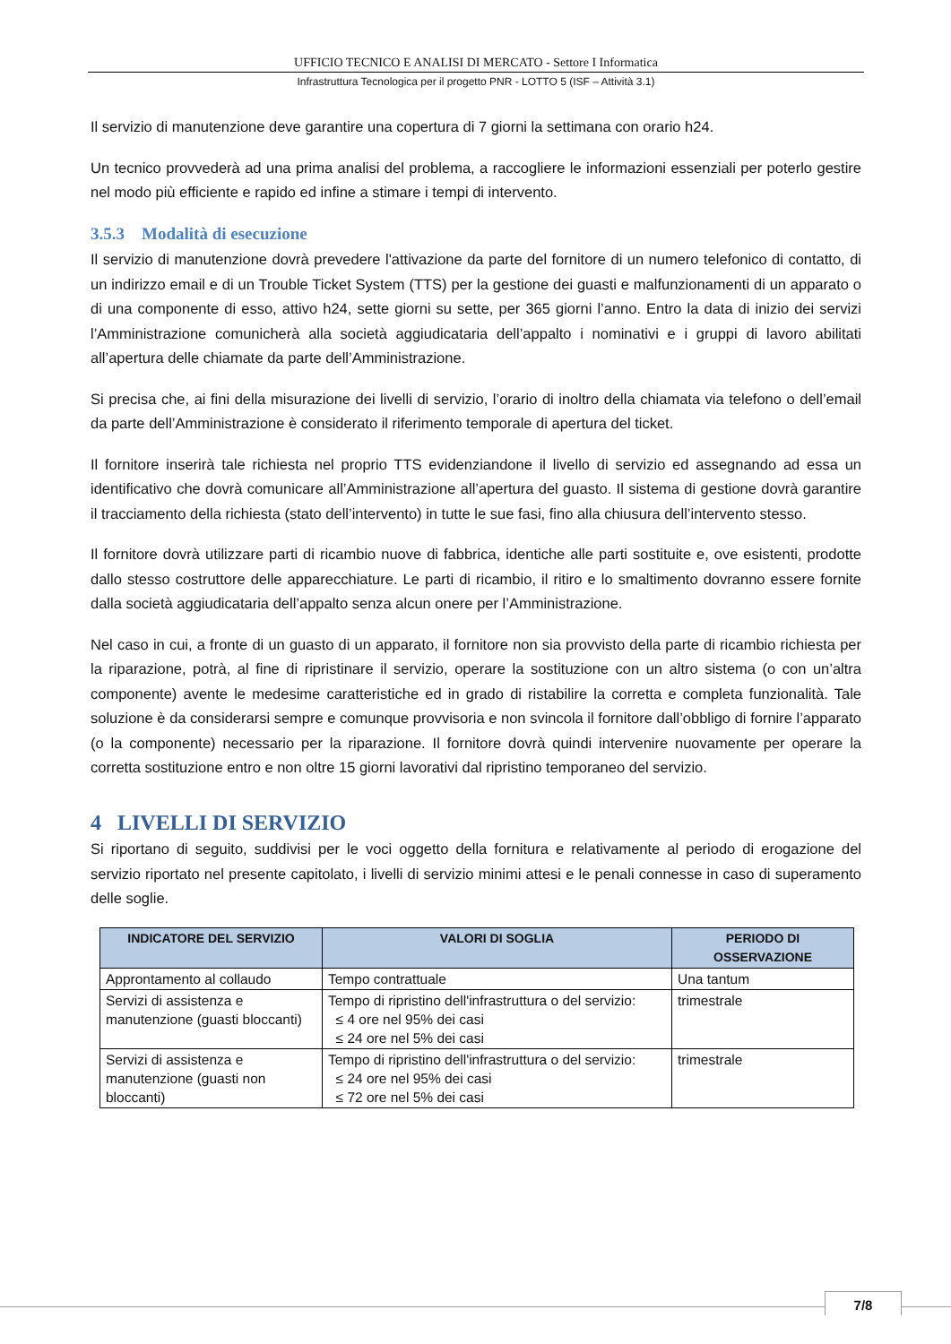UFFICIO TECNICO E ANALISI DI MERCATO - Settore I Informatica
Infrastruttura Tecnologica per il progetto PNR - LOTTO 5 (ISF – Attività 3.1)
Il servizio di manutenzione deve garantire una copertura di 7 giorni la settimana con orario h24.
Un tecnico provvederà ad una prima analisi del problema, a raccogliere le informazioni essenziali per poterlo gestire nel modo più efficiente e rapido ed infine a stimare i tempi di intervento.
3.5.3 Modalità di esecuzione
Il servizio di manutenzione dovrà prevedere l'attivazione da parte del fornitore di un numero telefonico di contatto, di un indirizzo email e di un Trouble Ticket System (TTS) per la gestione dei guasti e malfunzionamenti di un apparato o di una componente di esso, attivo h24, sette giorni su sette, per 365 giorni l’anno. Entro la data di inizio dei servizi l’Amministrazione comunicherà alla società aggiudicataria dell’appalto i nominativi e i gruppi di lavoro abilitati all’apertura delle chiamate da parte dell’Amministrazione.
Si precisa che, ai fini della misurazione dei livelli di servizio, l’orario di inoltro della chiamata via telefono o dell’email da parte dell’Amministrazione è considerato il riferimento temporale di apertura del ticket.
Il fornitore inserirà tale richiesta nel proprio TTS evidenziandone il livello di servizio ed assegnando ad essa un identificativo che dovrà comunicare all’Amministrazione all’apertura del guasto. Il sistema di gestione dovrà garantire il tracciamento della richiesta (stato dell’intervento) in tutte le sue fasi, fino alla chiusura dell’intervento stesso.
Il fornitore dovrà utilizzare parti di ricambio nuove di fabbrica, identiche alle parti sostituite e, ove esistenti, prodotte dallo stesso costruttore delle apparecchiature. Le parti di ricambio, il ritiro e lo smaltimento dovranno essere fornite dalla società aggiudicataria dell’appalto senza alcun onere per l’Amministrazione.
Nel caso in cui, a fronte di un guasto di un apparato, il fornitore non sia provvisto della parte di ricambio richiesta per la riparazione, potrà, al fine di ripristinare il servizio, operare la sostituzione con un altro sistema (o con un’altra componente) avente le medesime caratteristiche ed in grado di ristabilire la corretta e completa funzionalità. Tale soluzione è da considerarsi sempre e comunque provvisoria e non svincola il fornitore dall’obbligo di fornire l’apparato (o la componente) necessario per la riparazione. Il fornitore dovrà quindi intervenire nuovamente per operare la corretta sostituzione entro e non oltre 15 giorni lavorativi dal ripristino temporaneo del servizio.
4 LIVELLI DI SERVIZIO
Si riportano di seguito, suddivisi per le voci oggetto della fornitura e relativamente al periodo di erogazione del servizio riportato nel presente capitolato, i livelli di servizio minimi attesi e le penali connesse in caso di superamento delle soglie.
| INDICATORE DEL SERVIZIO | VALORI DI SOGLIA | PERIODO DI OSSERVAZIONE |
| --- | --- | --- |
| Approntamento al collaudo | Tempo contrattuale | Una tantum |
| Servizi di assistenza e manutenzione (guasti bloccanti) | Tempo di ripristino dell'infrastruttura o del servizio: ≤ 4 ore nel 95% dei casi ≤ 24 ore nel 5% dei casi | trimestrale |
| Servizi di assistenza e manutenzione (guasti non bloccanti) | Tempo di ripristino dell'infrastruttura o del servizio: ≤ 24 ore nel 95% dei casi ≤ 72 ore nel 5% dei casi | trimestrale |
7/8